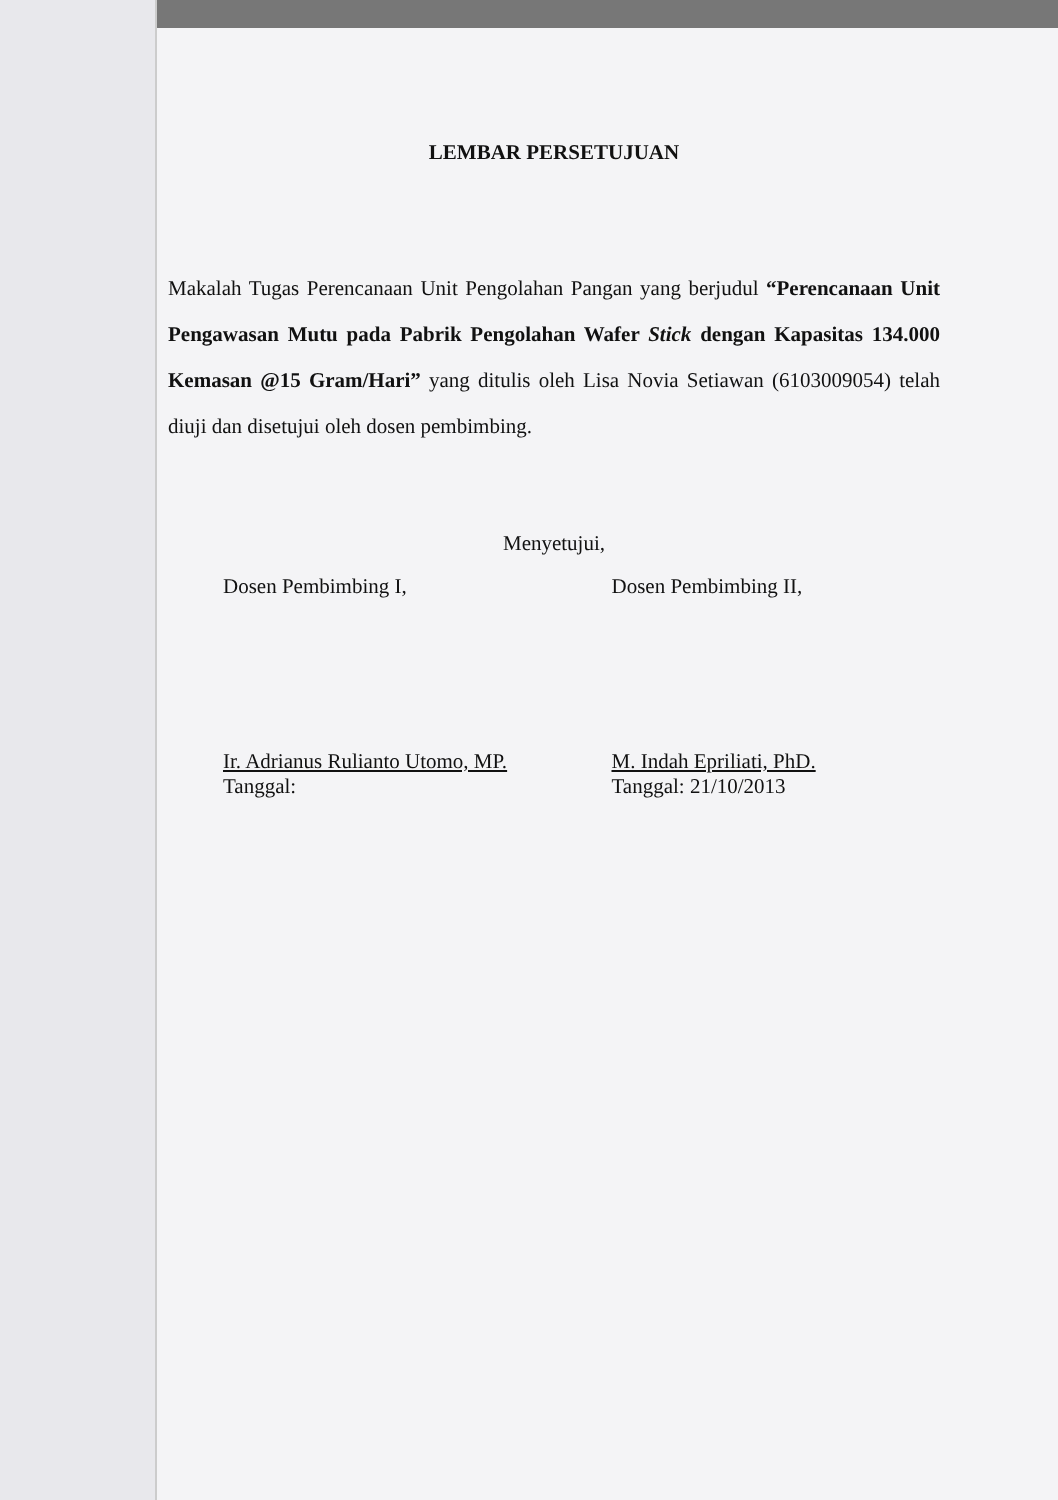LEMBAR PERSETUJUAN
Makalah Tugas Perencanaan Unit Pengolahan Pangan yang berjudul “Perencanaan Unit Pengawasan Mutu pada Pabrik Pengolahan Wafer Stick dengan Kapasitas 134.000 Kemasan @15 Gram/Hari” yang ditulis oleh Lisa Novia Setiawan (6103009054) telah diuji dan disetujui oleh dosen pembimbing.
Menyetujui,
Dosen Pembimbing I,
Ir. Adrianus Rulianto Utomo, MP.
Tanggal:
Dosen Pembimbing II,
M. Indah Epriliati, PhD.
Tanggal: 21/10/2013